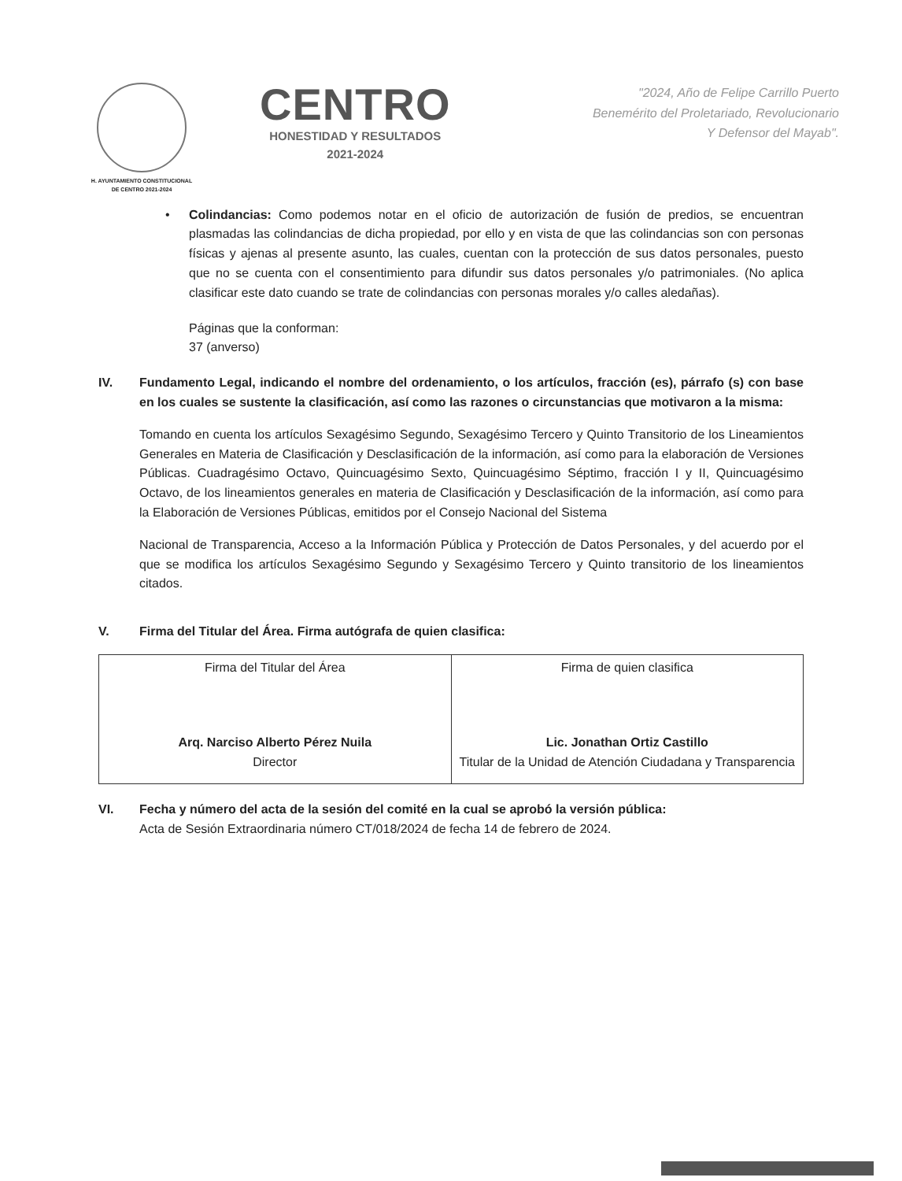H. AYUNTAMIENTO CONSTITUCIONAL
DE CENTRO 2021-2024
CENTRO
HONESTIDAD Y RESULTADOS
2021-2024
"2024, Año de Felipe Carrillo Puerto
Benemérito del Proletariado, Revolucionario
Y Defensor del Mayab".
• Colindancias: Como podemos notar en el oficio de autorización de fusión de predios, se encuentran plasmadas las colindancias de dicha propiedad, por ello y en vista de que las colindancias son con personas físicas y ajenas al presente asunto, las cuales, cuentan con la protección de sus datos personales, puesto que no se cuenta con el consentimiento para difundir sus datos personales y/o patrimoniales. (No aplica clasificar este dato cuando se trate de colindancias con personas morales y/o calles aledañas).
Páginas que la conforman:
37 (anverso)
IV. Fundamento Legal, indicando el nombre del ordenamiento, o los artículos, fracción (es), párrafo (s) con base en los cuales se sustente la clasificación, así como las razones o circunstancias que motivaron a la misma:
Tomando en cuenta los artículos Sexagésimo Segundo, Sexagésimo Tercero y Quinto Transitorio de los Lineamientos Generales en Materia de Clasificación y Desclasificación de la información, así como para la elaboración de Versiones Públicas. Cuadragésimo Octavo, Quincuagésimo Sexto, Quincuagésimo Séptimo, fracción I y II, Quincuagésimo Octavo, de los lineamientos generales en materia de Clasificación y Desclasificación de la información, así como para la Elaboración de Versiones Públicas, emitidos por el Consejo Nacional del Sistema
Nacional de Transparencia, Acceso a la Información Pública y Protección de Datos Personales, y del acuerdo por el que se modifica los artículos Sexagésimo Segundo y Sexagésimo Tercero y Quinto transitorio de los lineamientos citados.
V. Firma del Titular del Área. Firma autógrafa de quien clasifica:
| Firma del Titular del Área Arq. Narciso Alberto Pérez Nuila Director | Firma de quien clasifica Lic. Jonathan Ortiz Castillo Titular de la Unidad de Atención Ciudadana y Transparencia |
VI. Fecha y número del acta de la sesión del comité en la cual se aprobó la versión pública:
Acta de Sesión Extraordinaria número CT/018/2024 de fecha 14 de febrero de 2024.